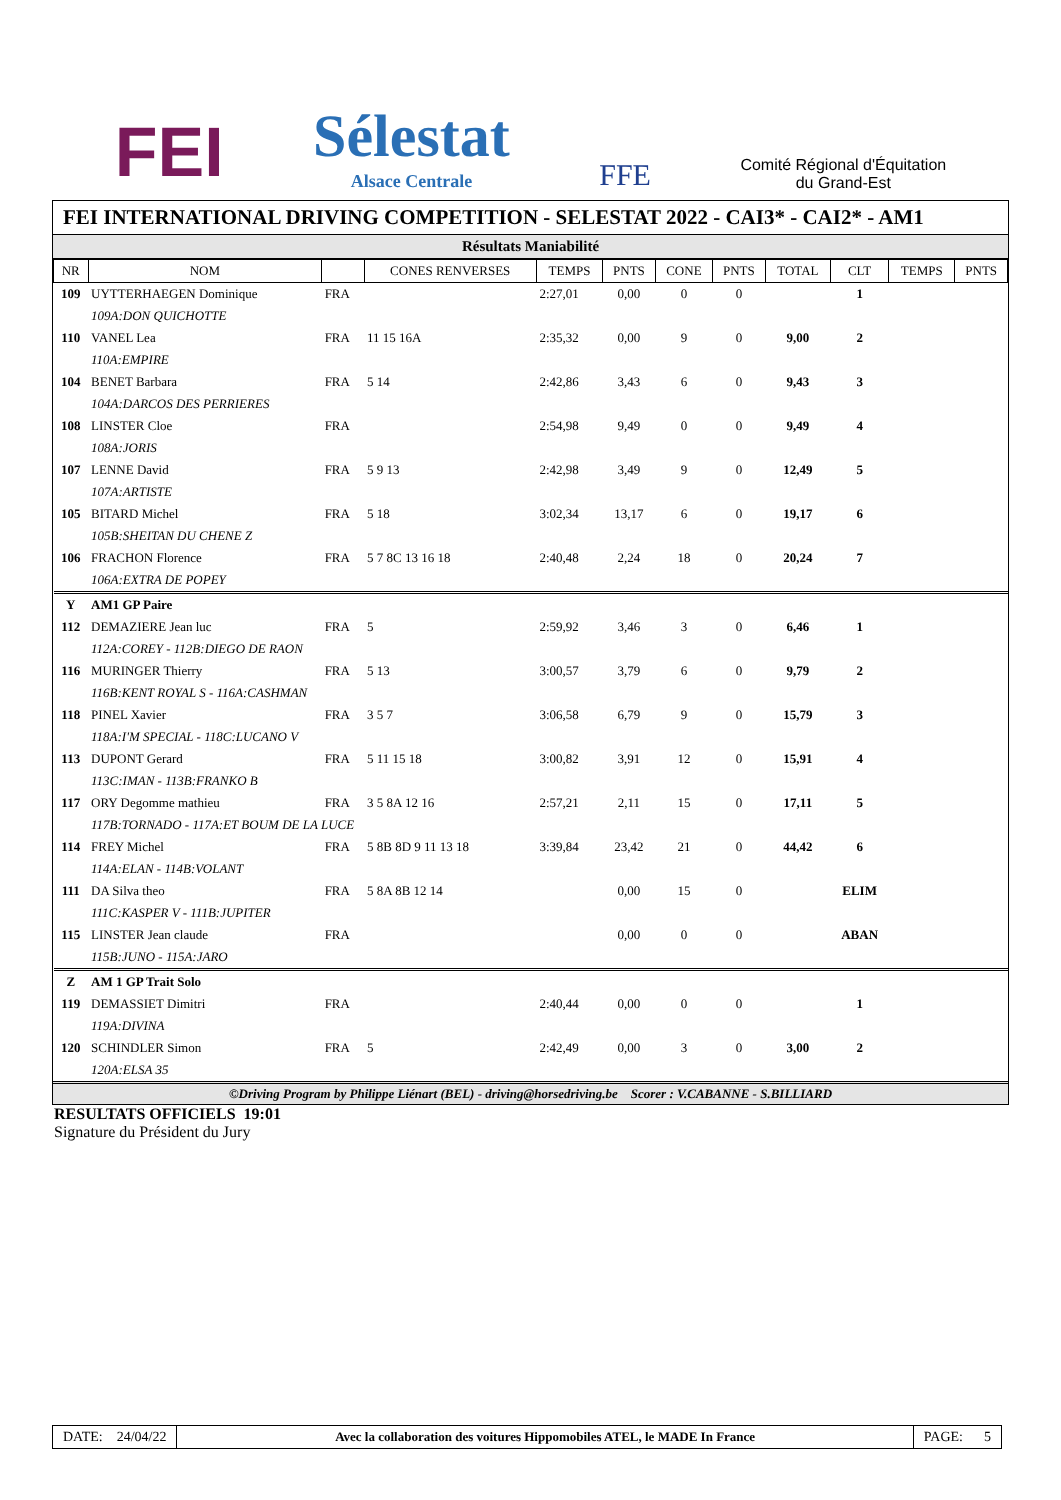FEI
Sélestat
Alsace Centrale
FFE
Comité Régional d'Équitation
du Grand-Est
FEI INTERNATIONAL DRIVING COMPETITION - SELESTAT 2022 - CAI3* - CAI2* - AM1
Résultats Maniabilité
| NR | NOM | | CONES RENVERSES | TEMPS | PNTS | CONE | PNTS | TOTAL | CLT | TEMPS | PNTS |
| --- | --- | --- | --- | --- | --- | --- | --- | --- | --- | --- | --- |
| 109 | UYTTERHAEGEN Dominique | FRA | | 2:27,01 | 0,00 | 0 | 0 | | 1 | | |
| | 109A:DON QUICHOTTE | | | | | | | | | | |
| 110 | VANEL Lea | FRA | 11 15 16A | 2:35,32 | 0,00 | 9 | 0 | 9,00 | 2 | | |
| | 110A:EMPIRE | | | | | | | | | | |
| 104 | BENET Barbara | FRA | 5 14 | 2:42,86 | 3,43 | 6 | 0 | 9,43 | 3 | | |
| | 104A:DARCOS DES PERRIERES | | | | | | | | | | |
| 108 | LINSTER Cloe | FRA | | 2:54,98 | 9,49 | 0 | 0 | 9,49 | 4 | | |
| | 108A:JORIS | | | | | | | | | | |
| 107 | LENNE David | FRA | 5 9 13 | 2:42,98 | 3,49 | 9 | 0 | 12,49 | 5 | | |
| | 107A:ARTISTE | | | | | | | | | | |
| 105 | BITARD Michel | FRA | 5 18 | 3:02,34 | 13,17 | 6 | 0 | 19,17 | 6 | | |
| | 105B:SHEITAN DU CHENE Z | | | | | | | | | | |
| 106 | FRACHON Florence | FRA | 5 7 8C 13 16 18 | 2:40,48 | 2,24 | 18 | 0 | 20,24 | 7 | | |
| | 106A:EXTRA DE POPEY | | | | | | | | | | |
| Y | AM1 GP Paire | | | | | | | | | | |
| 112 | DEMAZIERE Jean luc | FRA | 5 | 2:59,92 | 3,46 | 3 | 0 | 6,46 | 1 | | |
| | 112A:COREY - 112B:DIEGO DE RAON | | | | | | | | | | |
| 116 | MURINGER Thierry | FRA | 5 13 | 3:00,57 | 3,79 | 6 | 0 | 9,79 | 2 | | |
| | 116B:KENT ROYAL S - 116A:CASHMAN | | | | | | | | | | |
| 118 | PINEL Xavier | FRA | 3 5 7 | 3:06,58 | 6,79 | 9 | 0 | 15,79 | 3 | | |
| | 118A:I'M SPECIAL - 118C:LUCANO V | | | | | | | | | | |
| 113 | DUPONT Gerard | FRA | 5 11 15 18 | 3:00,82 | 3,91 | 12 | 0 | 15,91 | 4 | | |
| | 113C:IMAN - 113B:FRANKO B | | | | | | | | | | |
| 117 | ORY Degomme mathieu | FRA | 3 5 8A 12 16 | 2:57,21 | 2,11 | 15 | 0 | 17,11 | 5 | | |
| | 117B:TORNADO - 117A:ET BOUM DE LA LUCE | | | | | | | | | | |
| 114 | FREY Michel | FRA | 5 8B 8D 9 11 13 18 | 3:39,84 | 23,42 | 21 | 0 | 44,42 | 6 | | |
| | 114A:ELAN - 114B:VOLANT | | | | | | | | | | |
| 111 | DA Silva theo | FRA | 5 8A 8B 12 14 | | 0,00 | 15 | 0 | | ELIM | | |
| | 111C:KASPER V - 111B:JUPITER | | | | | | | | | | |
| 115 | LINSTER Jean claude | FRA | | | 0,00 | 0 | 0 | | ABAN | | |
| | 115B:JUNO - 115A:JARO | | | | | | | | | | |
| Z | AM 1 GP Trait Solo | | | | | | | | | | |
| 119 | DEMASSIET Dimitri | FRA | | 2:40,44 | 0,00 | 0 | 0 | | 1 | | |
| | 119A:DIVINA | | | | | | | | | | |
| 120 | SCHINDLER Simon | FRA | 5 | 2:42,49 | 0,00 | 3 | 0 | 3,00 | 2 | | |
| | 120A:ELSA 35 | | | | | | | | | | |
©Driving Program by Philippe Liénart (BEL) - driving@horsedriving.be Scorer : V.CABANNE - S.BILLIARD
RESULTATS OFFICIELS 19:01
Signature du Président du Jury
DATE: 24/04/22 Avec la collaboration des voitures Hippomobiles ATEL, le MADE In France
PAGE: 5